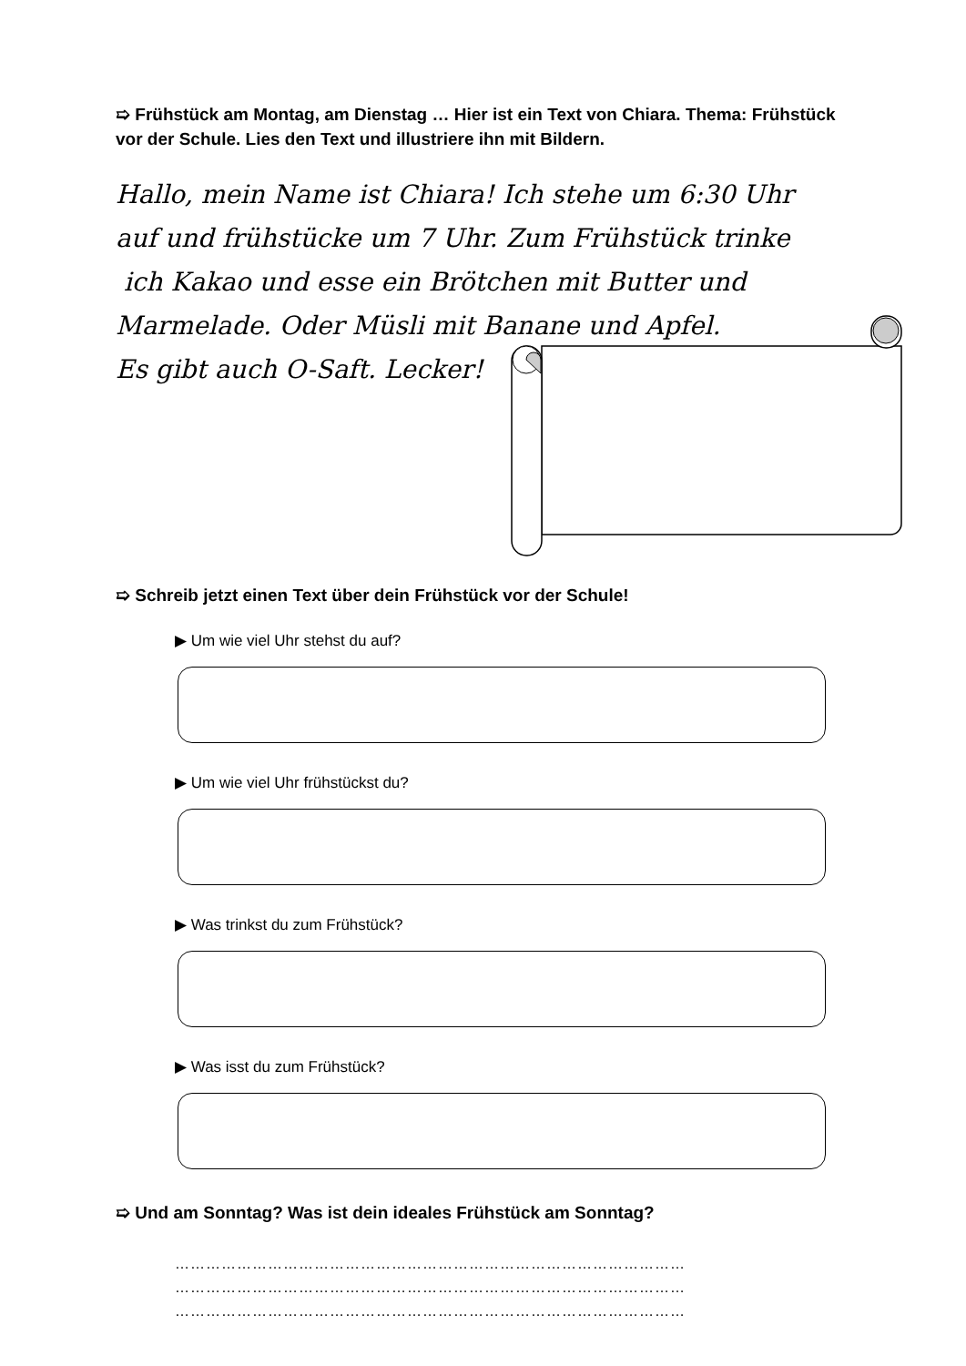➯ Frühstück am Montag, am Dienstag … Hier ist ein Text von Chiara. Thema: Frühstück vor der Schule. Lies den Text und illustriere ihn mit Bildern.
Hallo, mein Name ist Chiara! Ich stehe um 6:30 Uhr
auf und frühstücke um 7 Uhr. Zum Frühstück trinke
ich Kakao und esse ein Brötchen mit Butter und
Marmelade. Oder Müsli mit Banane und Apfel.
Es gibt auch O-Saft. Lecker!
➯ Schreib jetzt einen Text über dein Frühstück vor der Schule!
▶ Um wie viel Uhr stehst du auf?
▶ Um wie viel Uhr frühstückst du?
▶ Was trinkst du zum Frühstück?
▶ Was isst du zum Frühstück?
➯ Und am Sonntag? Was ist dein ideales Frühstück am Sonntag?
………………………………………………………………………………………
………………………………………………………………………………………
………………………………………………………………………………………